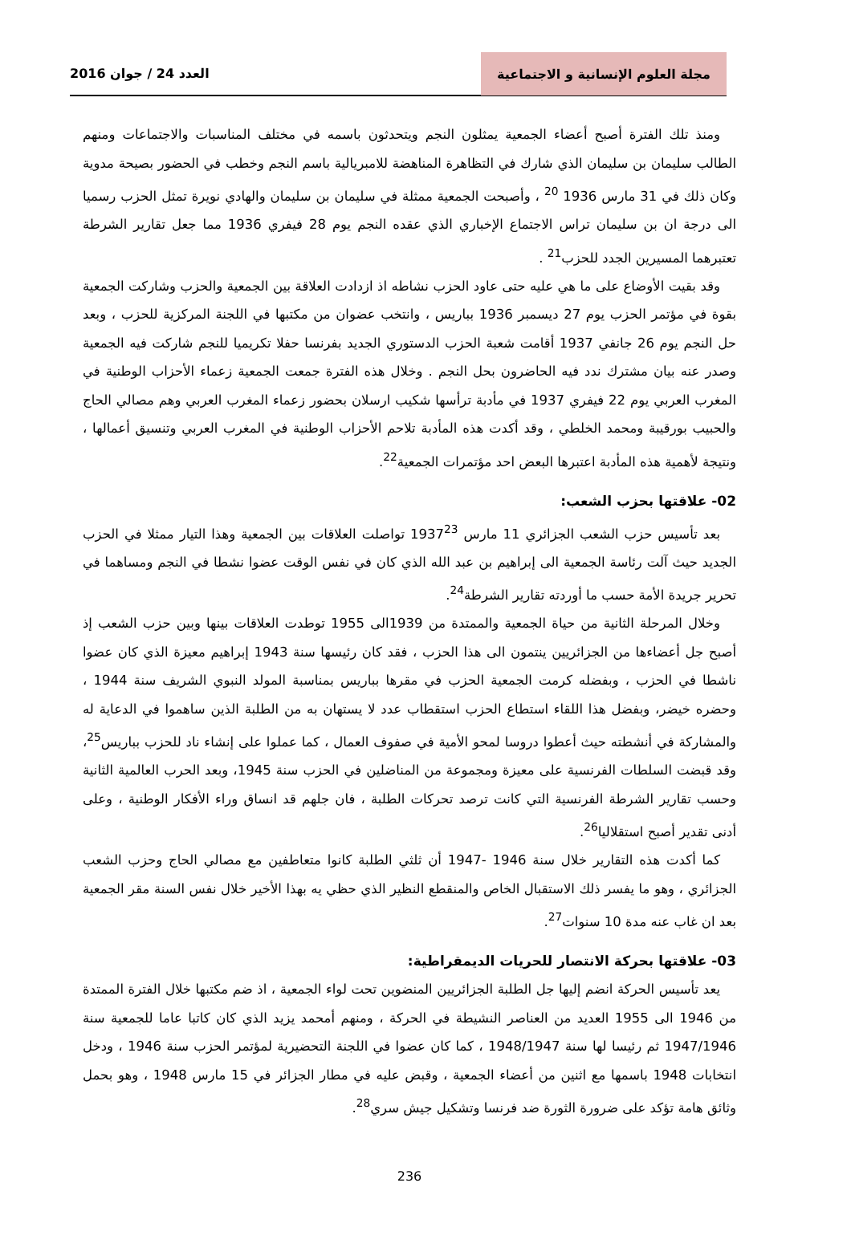مجلة العلوم الإنسانية و الاجتماعية
العدد 24 / جوان 2016
ومنذ تلك الفترة أصبح أعضاء الجمعية يمثلون النجم ويتحدثون باسمه في مختلف المناسبات والاجتماعات ومنهم الطالب سليمان بن سليمان الذي شارك في التظاهرة المناهضة للامبريالية باسم النجم وخطب في الحضور بصيحة مدوية وكان ذلك في 31 مارس 1936 <sup>20</sup> ، وأصبحت الجمعية ممثلة في سليمان بن سليمان والهادي نويرة تمثل الحزب رسميا الى درجة ان بن سليمان تراس الاجتماع الإخباري الذي عقده النجم يوم 28 فيفري 1936 مما جعل تقارير الشرطة تعتبرهما المسيرين الجدد للحزب<sup>21</sup> .
وقد بقيت الأوضاع على ما هي عليه حتى عاود الحزب نشاطه اذ ازدادت العلاقة بين الجمعية والحزب وشاركت الجمعية بقوة في مؤتمر الحزب يوم 27 ديسمبر 1936 بباريس ، وانتخب عضوان من مكتبها في اللجنة المركزية للحزب ، وبعد حل النجم يوم 26 جانفي 1937 أقامت شعبة الحزب الدستوري الجديد بفرنسا حفلا تكريميا للنجم شاركت فيه الجمعية وصدر عنه بيان مشترك ندد فيه الحاضرون بحل النجم . وخلال هذه الفترة جمعت الجمعية زعماء الأحزاب الوطنية في المغرب العربي يوم 22 فيفري 1937 في مأدبة ترأسها شكيب ارسلان بحضور زعماء المغرب العربي وهم مصالي الحاج والحبيب بورقيبة ومحمد الخلطي ، وقد أكدت هذه المأدبة تلاحم الأحزاب الوطنية في المغرب العربي وتنسيق أعمالها ، ونتيجة لأهمية هذه المأدبة اعتبرها البعض احد مؤتمرات الجمعية<sup>22</sup>.
02- علاقتها بحزب الشعب:
بعد تأسيس حزب الشعب الجزائري 11 مارس 1937<sup>23</sup> تواصلت العلاقات بين الجمعية وهذا التيار ممثلا في الحزب الجديد حيث آلت رئاسة الجمعية الى إبراهيم بن عبد الله الذي كان في نفس الوقت عضوا نشطا في النجم ومساهما في تحرير جريدة الأمة حسب ما أوردته تقارير الشرطة<sup>24</sup>.
وخلال المرحلة الثانية من حياة الجمعية والممتدة من 1939الى 1955 توطدت العلاقات بينها وبين حزب الشعب إذ أصبح جل أعضاءها من الجزائريين ينتمون الى هذا الحزب ، فقد كان رئيسها سنة 1943 إبراهيم معيزة الذي كان عضوا ناشطا في الحزب ، وبفضله كرمت الجمعية الحزب في مقرها بباريس بمناسبة المولد النبوي الشريف سنة 1944 ، وحضره خيضر، وبفضل هذا اللقاء استطاع الحزب استقطاب عدد لا يستهان به من الطلبة الذين ساهموا في الدعاية له والمشاركة في أنشطته حيث أعطوا دروسا لمحو الأمية في صفوف العمال ، كما عملوا على إنشاء ناد للحزب بباريس<sup>25</sup>، وقد قبضت السلطات الفرنسية على معيزة ومجموعة من المناضلين في الحزب سنة 1945، وبعد الحرب العالمية الثانية وحسب تقارير الشرطة الفرنسية التي كانت ترصد تحركات الطلبة ، فان جلهم قد انساق وراء الأفكار الوطنية ، وعلى أدنى تقدير أصبح استقلاليا<sup>26</sup>.
كما أكدت هذه التقارير خلال سنة 1946 -1947 أن ثلثي الطلبة كانوا متعاطفين مع مصالي الحاج وحزب الشعب الجزائري ، وهو ما يفسر ذلك الاستقبال الخاص والمنقطع النظير الذي حظي يه بهذا الأخير خلال نفس السنة مقر الجمعية بعد ان غاب عنه مدة 10 سنوات<sup>27</sup>.
03- علاقتها بحركة الانتصار للحريات الديمقراطية:
يعد تأسيس الحركة انضم إليها جل الطلبة الجزائريين المنضوين تحت لواء الجمعية ، اذ ضم مكتبها خلال الفترة الممتدة من 1946 الى 1955 العديد من العناصر النشيطة في الحركة ، ومنهم أمحمد يزيد الذي كان كاتبا عاما للجمعية سنة 1947/1946 ثم رئيسا لها سنة 1948/1947 ، كما كان عضوا في اللجنة التحضيرية لمؤتمر الحزب سنة 1946 ، ودخل انتخابات 1948 باسمها مع اثنين من أعضاء الجمعية ، وقبض عليه في مطار الجزائر في 15 مارس 1948 ، وهو بحمل وثائق هامة تؤكد على ضرورة الثورة ضد فرنسا وتشكيل جيش سري<sup>28</sup>.
236